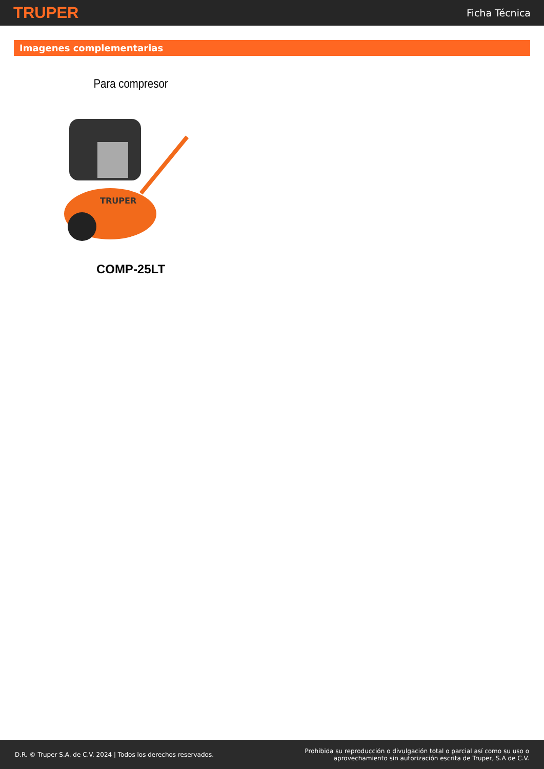TRUPER
Ficha Técnica
Imagenes complementarias
Para compresor
TRUPER
COMP-25LT
D.R. © Truper S.A. de C.V. 2024 | Todos los derechos reservados.
Prohibida su reproducción o divulgación total o parcial así como su uso o
aprovechamiento sin autorización escrita de Truper, S.A de C.V.